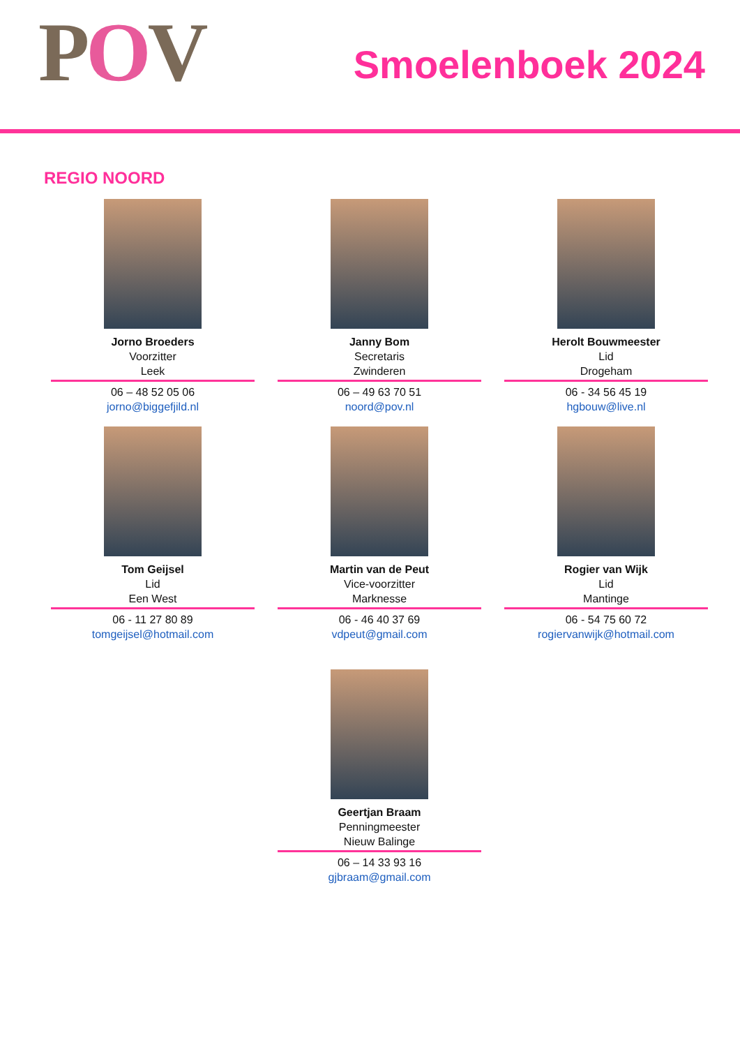POV
Smoelenboek 2024
REGIO NOORD
Jorno Broeders
Voorzitter
Leek
06 – 48 52 05 06
jorno@biggefjild.nl
Janny Bom
Secretaris
Zwinderen
06 – 49 63 70 51
noord@pov.nl
Herolt Bouwmeester
Lid
Drogeham
06 - 34 56 45 19
hgbouw@live.nl
Tom Geijsel
Lid
Een West
06 - 11 27 80 89
tomgeijsel@hotmail.com
Martin van de Peut
Vice-voorzitter
Marknesse
06 - 46 40 37 69
vdpeut@gmail.com
Rogier van Wijk
Lid
Mantinge
06 - 54 75 60 72
rogiervanwijk@hotmail.com
Geertjan Braam
Penningmeester
Nieuw Balinge
06 – 14 33 93 16
gjbraam@gmail.com